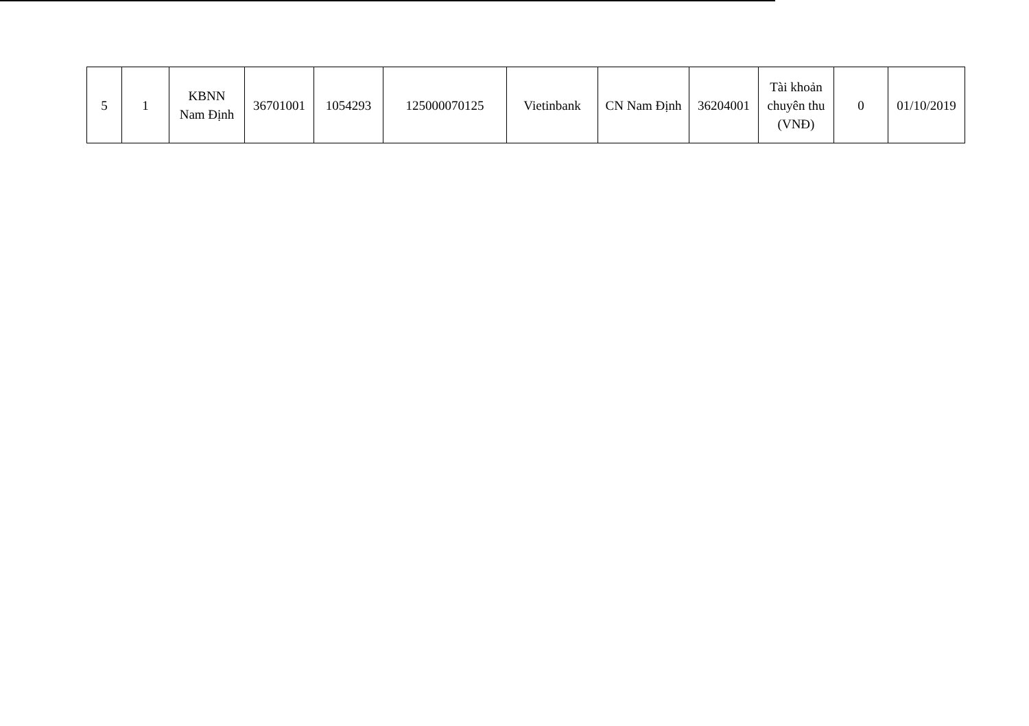| 5 | 1 | KBNN Nam Định | 36701001 | 1054293 | 125000070125 | Vietinbank | CN Nam Định | 36204001 | Tài khoản chuyên thu (VNĐ) | 0 | 01/10/2019 |